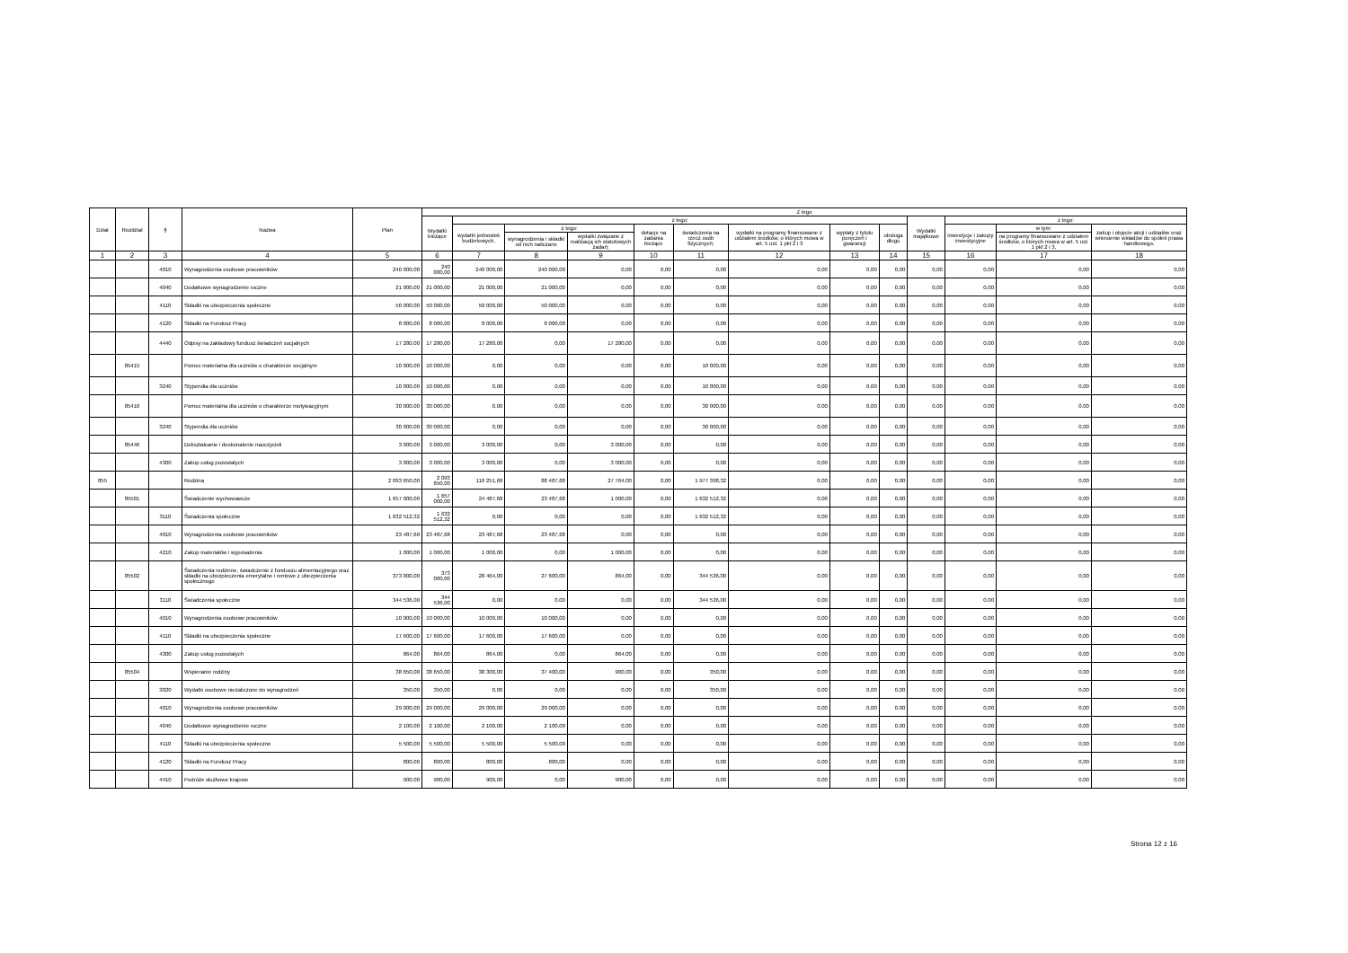| Dział | Rozdział | § | Nazwa | Plan | Z tego | | | | | | | | | | | | |
| --- | --- | --- | --- | --- | --- | --- | --- | --- | --- | --- | --- | --- | --- | --- | --- | --- | --- |
| | | | | | Wydatki bieżące | z tego: | | | | | | | | Wydatki majątkowe | z tego: | | |
| | | | | | | wydatki jednostek budżetowych, | z tego: | | dotacje na zadania bieżące | świadczenia na rzecz osób fizycznych; | wydatki na programy finansowane z udziałem środków, o których mowa w art. 5 ust. 1 pkt 2 i 3 | wypłaty z tytułu poręczeń i gwarancji | obsługa długu | | inwestycje i zakupy inwestycyjne | w tym: | zakup i objęcie akcji i udziałów oraz wniesienie wkładów do spółek prawa handlowego. |
| | | | | | | | wynagrodzenia i składki od nich naliczane | wydatki związane z realizacją ich statutowych zadań; | | | | | | | | na programy finansowane z udziałem środków, o których mowa w art. 5 ust. 1 pkt 2 i 3, | |
| 1 | 2 | 3 | 4 | 5 | 6 | 7 | 8 | 9 | 10 | 11 | 12 | 13 | 14 | 15 | 16 | 17 | 18 |
| | | 4010 | Wynagrodzenia osobowe pracowników | 240 000,00 | 240 000,00 | 240 000,00 | 240 000,00 | 0,00 | 0,00 | 0,00 | 0,00 | 0,00 | 0,00 | 0,00 | 0,00 | 0,00 | 0,00 |
| | | 4040 | Dodatkowe wynagrodzenie roczne | 21 000,00 | 21 000,00 | 21 000,00 | 21 000,00 | 0,00 | 0,00 | 0,00 | 0,00 | 0,00 | 0,00 | 0,00 | 0,00 | 0,00 | 0,00 |
| | | 4110 | Składki na ubezpieczenia społeczne | 50 000,00 | 50 000,00 | 50 000,00 | 50 000,00 | 0,00 | 0,00 | 0,00 | 0,00 | 0,00 | 0,00 | 0,00 | 0,00 | 0,00 | 0,00 |
| | | 4120 | Składki na Fundusz Pracy | 8 000,00 | 8 000,00 | 8 000,00 | 8 000,00 | 0,00 | 0,00 | 0,00 | 0,00 | 0,00 | 0,00 | 0,00 | 0,00 | 0,00 | 0,00 |
| | | 4440 | Odpisy na zakładowy fundusz świadczeń socjalnych | 17 280,00 | 17 280,00 | 17 280,00 | 0,00 | 17 280,00 | 0,00 | 0,00 | 0,00 | 0,00 | 0,00 | 0,00 | 0,00 | 0,00 | 0,00 |
| | 85415 | | Pomoc materialna dla uczniów o charakterze socjalnym | 10 000,00 | 10 000,00 | 0,00 | 0,00 | 0,00 | 0,00 | 10 000,00 | 0,00 | 0,00 | 0,00 | 0,00 | 0,00 | 0,00 | 0,00 |
| | | 3240 | Stypendia dla uczniów | 10 000,00 | 10 000,00 | 0,00 | 0,00 | 0,00 | 0,00 | 10 000,00 | 0,00 | 0,00 | 0,00 | 0,00 | 0,00 | 0,00 | 0,00 |
| | 85416 | | Pomoc materialna dla uczniów o charakterze motywacyjnym | 30 000,00 | 30 000,00 | 0,00 | 0,00 | 0,00 | 0,00 | 30 000,00 | 0,00 | 0,00 | 0,00 | 0,00 | 0,00 | 0,00 | 0,00 |
| | | 3240 | Stypendia dla uczniów | 30 000,00 | 30 000,00 | 0,00 | 0,00 | 0,00 | 0,00 | 30 000,00 | 0,00 | 0,00 | 0,00 | 0,00 | 0,00 | 0,00 | 0,00 |
| | 85446 | | Dokształcanie i doskonalenie nauczycieli | 3 000,00 | 3 000,00 | 3 000,00 | 0,00 | 3 000,00 | 0,00 | 0,00 | 0,00 | 0,00 | 0,00 | 0,00 | 0,00 | 0,00 | 0,00 |
| | | 4300 | Zakup usług pozostałych | 3 000,00 | 3 000,00 | 3 000,00 | 0,00 | 3 000,00 | 0,00 | 0,00 | 0,00 | 0,00 | 0,00 | 0,00 | 0,00 | 0,00 | 0,00 |
| 855 | | | Rodzina | 2 093 650,00 | 2 093 650,00 | 116 251,68 | 88 487,68 | 27 764,00 | 0,00 | 1 977 398,32 | 0,00 | 0,00 | 0,00 | 0,00 | 0,00 | 0,00 | 0,00 |
| | 85501 | | Świadczenie wychowawcze | 1 657 000,00 | 1 657 000,00 | 24 487,68 | 23 487,68 | 1 000,00 | 0,00 | 1 632 512,32 | 0,00 | 0,00 | 0,00 | 0,00 | 0,00 | 0,00 | 0,00 |
| | | 3110 | Świadczenia społeczne | 1 632 512,32 | 1 632 512,32 | 0,00 | 0,00 | 0,00 | 0,00 | 1 632 512,32 | 0,00 | 0,00 | 0,00 | 0,00 | 0,00 | 0,00 | 0,00 |
| | | 4010 | Wynagrodzenia osobowe pracowników | 23 487,68 | 23 487,68 | 23 487,68 | 23 487,68 | 0,00 | 0,00 | 0,00 | 0,00 | 0,00 | 0,00 | 0,00 | 0,00 | 0,00 | 0,00 |
| | | 4210 | Zakup materiałów i wyposażenia | 1 000,00 | 1 000,00 | 1 000,00 | 0,00 | 1 000,00 | 0,00 | 0,00 | 0,00 | 0,00 | 0,00 | 0,00 | 0,00 | 0,00 | 0,00 |
| | 85502 | | Świadczenia rodzinne, świadczenie z funduszu alimentacyjnego oraz składki na ubezpieczenia emerytalne i rentowe z ubezpieczenia społecznego | 373 000,00 | 373 000,00 | 28 464,00 | 27 600,00 | 864,00 | 0,00 | 344 536,00 | 0,00 | 0,00 | 0,00 | 0,00 | 0,00 | 0,00 | 0,00 |
| | | 3110 | Świadczenia społeczne | 344 536,00 | 344 536,00 | 0,00 | 0,00 | 0,00 | 0,00 | 344 536,00 | 0,00 | 0,00 | 0,00 | 0,00 | 0,00 | 0,00 | 0,00 |
| | | 4010 | Wynagrodzenia osobowe pracowników | 10 000,00 | 10 000,00 | 10 000,00 | 10 000,00 | 0,00 | 0,00 | 0,00 | 0,00 | 0,00 | 0,00 | 0,00 | 0,00 | 0,00 | 0,00 |
| | | 4110 | Składki na ubezpieczenia społeczne | 17 600,00 | 17 600,00 | 17 600,00 | 17 600,00 | 0,00 | 0,00 | 0,00 | 0,00 | 0,00 | 0,00 | 0,00 | 0,00 | 0,00 | 0,00 |
| | | 4300 | Zakup usług pozostałych | 864,00 | 864,00 | 864,00 | 0,00 | 864,00 | 0,00 | 0,00 | 0,00 | 0,00 | 0,00 | 0,00 | 0,00 | 0,00 | 0,00 |
| | 85504 | | Wspieranie rodziny | 38 650,00 | 38 650,00 | 38 300,00 | 37 400,00 | 900,00 | 0,00 | 350,00 | 0,00 | 0,00 | 0,00 | 0,00 | 0,00 | 0,00 | 0,00 |
| | | 3020 | Wydatki osobowe niezaliczone do wynagrodzeń | 350,00 | 350,00 | 0,00 | 0,00 | 0,00 | 0,00 | 350,00 | 0,00 | 0,00 | 0,00 | 0,00 | 0,00 | 0,00 | 0,00 |
| | | 4010 | Wynagrodzenia osobowe pracowników | 29 000,00 | 29 000,00 | 29 000,00 | 29 000,00 | 0,00 | 0,00 | 0,00 | 0,00 | 0,00 | 0,00 | 0,00 | 0,00 | 0,00 | 0,00 |
| | | 4040 | Dodatkowe wynagrodzenie roczne | 2 100,00 | 2 100,00 | 2 100,00 | 2 100,00 | 0,00 | 0,00 | 0,00 | 0,00 | 0,00 | 0,00 | 0,00 | 0,00 | 0,00 | 0,00 |
| | | 4110 | Składki na ubezpieczenia społeczne | 5 500,00 | 5 500,00 | 5 500,00 | 5 500,00 | 0,00 | 0,00 | 0,00 | 0,00 | 0,00 | 0,00 | 0,00 | 0,00 | 0,00 | 0,00 |
| | | 4120 | Składki na Fundusz Pracy | 800,00 | 800,00 | 800,00 | 800,00 | 0,00 | 0,00 | 0,00 | 0,00 | 0,00 | 0,00 | 0,00 | 0,00 | 0,00 | 0,00 |
| | | 4410 | Podróże służbowe krajowe | 900,00 | 900,00 | 900,00 | 0,00 | 900,00 | 0,00 | 0,00 | 0,00 | 0,00 | 0,00 | 0,00 | 0,00 | 0,00 | 0,00 |
Strona 12 z 16